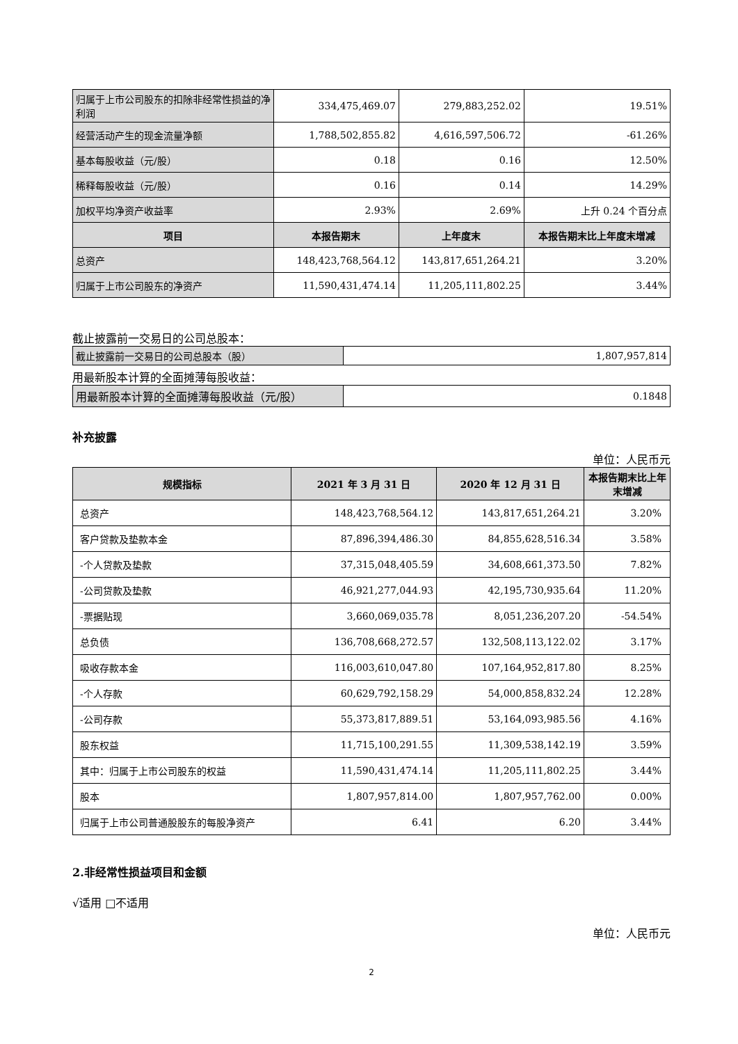| 归属于上市公司股东的扣除非经常性损益的净利润 | 334,475,469.07 | 279,883,252.02 | 19.51% |
| 经营活动产生的现金流量净额 | 1,788,502,855.82 | 4,616,597,506.72 | -61.26% |
| 基本每股收益（元/股） | 0.18 | 0.16 | 12.50% |
| 稀释每股收益（元/股） | 0.16 | 0.14 | 14.29% |
| 加权平均净资产收益率 | 2.93% | 2.69% | 上升 0.24 个百分点 |
| 项目 | 本报告期末 | 上年度末 | 本报告期末比上年度末增减 |
| 总资产 | 148,423,768,564.12 | 143,817,651,264.21 | 3.20% |
| 归属于上市公司股东的净资产 | 11,590,431,474.14 | 11,205,111,802.25 | 3.44% |
截止披露前一交易日的公司总股本：
| 截止披露前一交易日的公司总股本（股） | 1,807,957,814 |
用最新股本计算的全面摊薄每股收益：
| 用最新股本计算的全面摊薄每股收益（元/股） | 0.1848 |
补充披露
单位：人民币元
| 规模指标 | 2021 年 3 月 31 日 | 2020 年 12 月 31 日 | 本报告期末比上年末增减 |
| --- | --- | --- | --- |
| 总资产 | 148,423,768,564.12 | 143,817,651,264.21 | 3.20% |
| 客户贷款及垫款本金 | 87,896,394,486.30 | 84,855,628,516.34 | 3.58% |
| -个人贷款及垫款 | 37,315,048,405.59 | 34,608,661,373.50 | 7.82% |
| -公司贷款及垫款 | 46,921,277,044.93 | 42,195,730,935.64 | 11.20% |
| -票据贴现 | 3,660,069,035.78 | 8,051,236,207.20 | -54.54% |
| 总负债 | 136,708,668,272.57 | 132,508,113,122.02 | 3.17% |
| 吸收存款本金 | 116,003,610,047.80 | 107,164,952,817.80 | 8.25% |
| -个人存款 | 60,629,792,158.29 | 54,000,858,832.24 | 12.28% |
| -公司存款 | 55,373,817,889.51 | 53,164,093,985.56 | 4.16% |
| 股东权益 | 11,715,100,291.55 | 11,309,538,142.19 | 3.59% |
| 其中：归属于上市公司股东的权益 | 11,590,431,474.14 | 11,205,111,802.25 | 3.44% |
| 股本 | 1,807,957,814.00 | 1,807,957,762.00 | 0.00% |
| 归属于上市公司普通股股东的每股净资产 | 6.41 | 6.20 | 3.44% |
2.非经常性损益项目和金额
√适用 □不适用
单位：人民币元
2